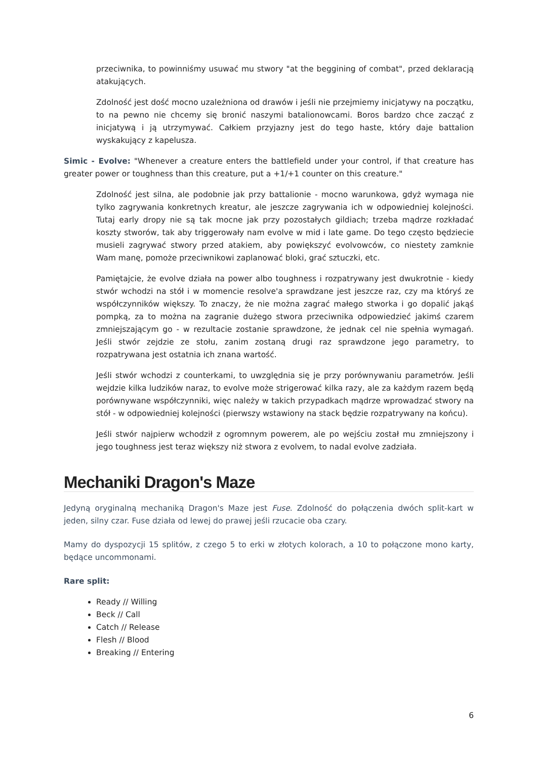przeciwnika, to powinniśmy usuwać mu stwory "at the beggining of combat", przed deklaracją atakujących.
Zdolność jest dość mocno uzależniona od drawów i jeśli nie przejmiemy inicjatywy na początku, to na pewno nie chcemy się bronić naszymi batalionowcami. Boros bardzo chce zacząć z inicjatywą i ją utrzymywać. Całkiem przyjazny jest do tego haste, który daje battalion wyskakujący z kapelusza.
Simic - Evolve: "Whenever a creature enters the battlefield under your control, if that creature has greater power or toughness than this creature, put a +1/+1 counter on this creature."
Zdolność jest silna, ale podobnie jak przy battalionie - mocno warunkowa, gdyż wymaga nie tylko zagrywania konkretnych kreatur, ale jeszcze zagrywania ich w odpowiedniej kolejności. Tutaj early dropy nie są tak mocne jak przy pozostałych gildiach; trzeba mądrze rozkładać koszty stworów, tak aby triggerowały nam evolve w mid i late game. Do tego często będziecie musieli zagrywać stwory przed atakiem, aby powiększyć evolvowców, co niestety zamknie Wam manę, pomoże przeciwnikowi zaplanować bloki, grać sztuczki, etc.
Pamiętajcie, że evolve działa na power albo toughness i rozpatrywany jest dwukrotnie - kiedy stwór wchodzi na stół i w momencie resolve'a sprawdzane jest jeszcze raz, czy ma któryś ze współczynników większy. To znaczy, że nie można zagrać małego stworka i go dopalić jakąś pompką, za to można na zagranie dużego stwora przeciwnika odpowiedzieć jakimś czarem zmniejszającym go - w rezultacie zostanie sprawdzone, że jednak cel nie spełnia wymagań. Jeśli stwór zejdzie ze stołu, zanim zostaną drugi raz sprawdzone jego parametry, to rozpatrywana jest ostatnia ich znana wartość.
Jeśli stwór wchodzi z counterkami, to uwzględnia się je przy porównywaniu parametrów. Jeśli wejdzie kilka ludzików naraz, to evolve może strigerować kilka razy, ale za każdym razem będą porównywane współczynniki, więc należy w takich przypadkach mądrze wprowadzać stwory na stół - w odpowiedniej kolejności (pierwszy wstawiony na stack będzie rozpatrywany na końcu).
Jeśli stwór najpierw wchodził z ogromnym powerem, ale po wejściu został mu zmniejszony i jego toughness jest teraz większy niż stwora z evolvem, to nadal evolve zadziała.
Mechaniki Dragon's Maze
Jedyną oryginalną mechaniką Dragon's Maze jest Fuse. Zdolność do połączenia dwóch split-kart w jeden, silny czar. Fuse działa od lewej do prawej jeśli rzucacie oba czary.
Mamy do dyspozycji 15 splitów, z czego 5 to erki w złotych kolorach, a 10 to połączone mono karty, będące uncommonami.
Rare split:
Ready // Willing
Beck // Call
Catch // Release
Flesh // Blood
Breaking // Entering
6